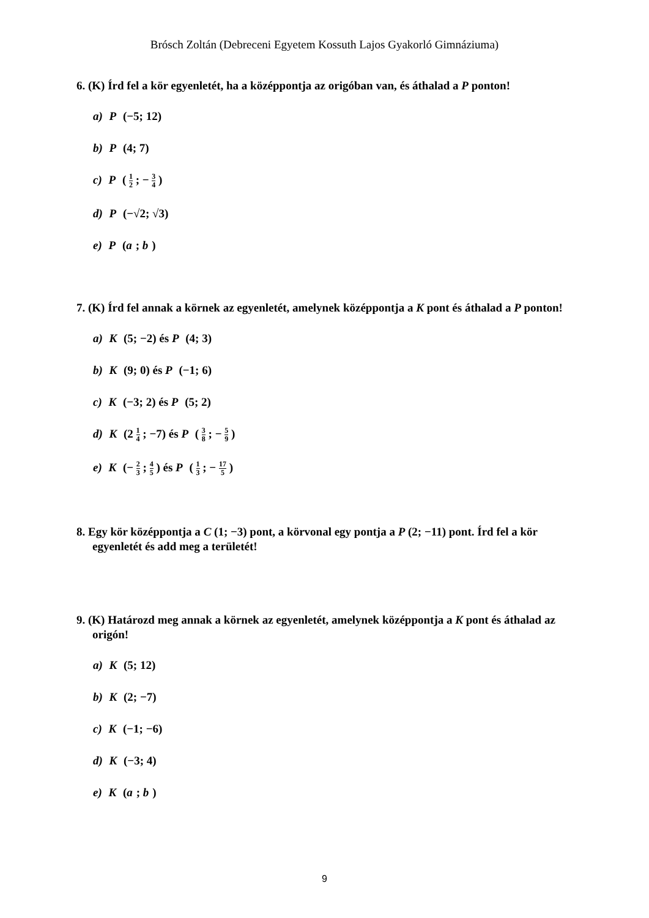Brósch Zoltán (Debreceni Egyetem Kossuth Lajos Gyakorló Gimnáziuma)
6. (K) Írd fel a kör egyenletét, ha a középpontja az origóban van, és áthalad a P ponton!
a) P (−5; 12)
b) P (4; 7)
c) P ( 1 2 ; − 3 4 )
d) P (−√2; √3)
e) P (a; b)
7. (K) Írd fel annak a körnek az egyenletét, amelynek középpontja a K pont és áthalad a P ponton!
a) K (5; −2) és P (4; 3)
b) K (9; 0) és P (−1; 6)
c) K (−3; 2) és P (5; 2)
d) K (2 1 4 ; −7) és P ( 3 8 ; − 5 9 )
e) K (− 2 3 ; 4 5 ) és P ( 1 3 ; − 17 5 )
8. Egy kör középpontja a C (1; −3) pont, a körvonal egy pontja a P (2; −11) pont. Írd fel a kör egyenletét és add meg a területét!
9. (K) Határozd meg annak a körnek az egyenletét, amelynek középpontja a K pont és áthalad az origón!
a) K (5; 12)
b) K (2; −7)
c) K (−1; −6)
d) K (−3; 4)
e) K (a; b)
9